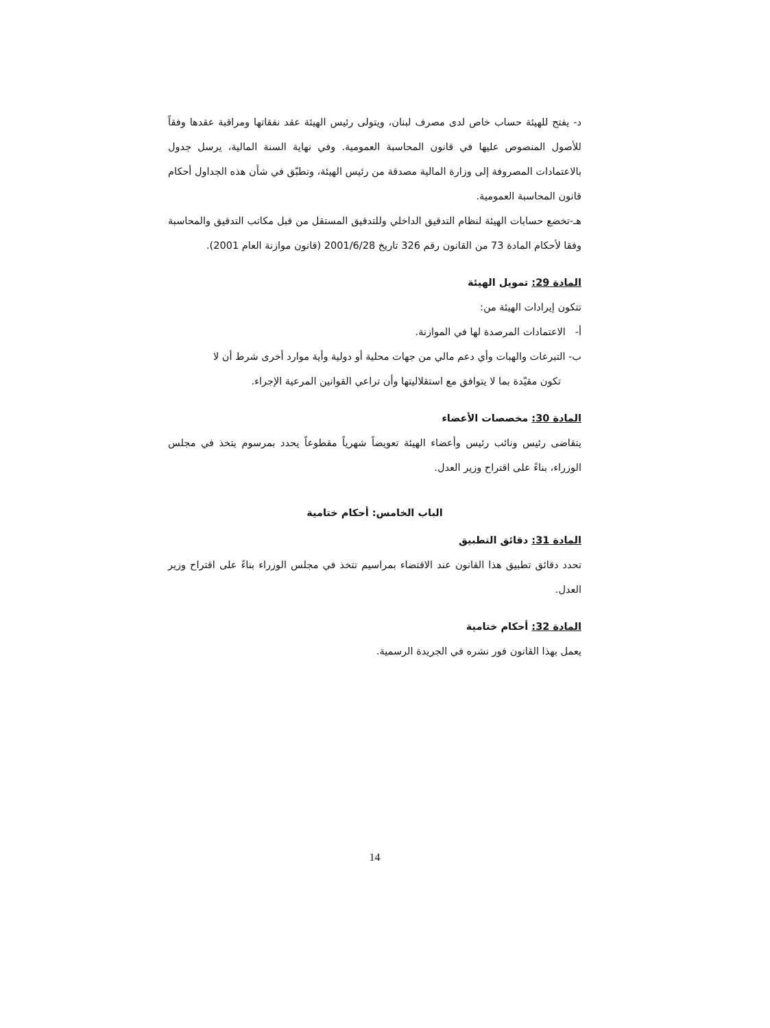د- يفتح للهيئة حساب خاص لدى مصرف لبنان، ويتولى رئيس الهيئة عقد نفقاتها ومراقبة عقدها وفقاً للأصول المنصوص عليها في قانون المحاسبة العمومية. وفي نهاية السنة المالية، يرسل جدول بالاعتمادات المصروفة إلى وزارة المالية مصدقة من رئيس الهيئة، وتطبّق في شأن هذه الجداول أحكام قانون المحاسبة العمومية.
هـ-تخضع حسابات الهيئة لنظام التدقيق الداخلي وللتدقيق المستقل من قبل مكاتب التدقيق والمحاسبة وفقا لأحكام المادة 73 من القانون رقم 326 تاريخ 2001/6/28 (قانون موازنة العام 2001).
المادة 29: تمويل الهيئة
تتكون إيرادات الهيئة من:
أ- الاعتمادات المرصدة لها في الموازنة.
ب- التبرعات والهبات وأي دعم مالي من جهات محلية أو دولية وأية موارد أخرى شرط أن لا
تكون مقيّدة بما لا يتوافق مع استقلاليتها وأن تراعي القوانين المرعية الإجراء.
المادة 30: مخصصات الأعضاء
يتقاضى رئيس ونائب رئيس وأعضاء الهيئة تعويضاً شهرياً مقطوعاً يحدد بمرسوم يتخذ في مجلس الوزراء، بناءً على اقتراح وزير العدل.
الباب الخامس: أحكام ختامية
المادة 31: دقائق التطبيق
تحدد دقائق تطبيق هذا القانون عند الاقتضاء بمراسيم تتخذ في مجلس الوزراء بناءً على اقتراح وزير العدل.
المادة 32: أحكام ختامية
يعمل بهذا القانون فور نشره في الجريدة الرسمية.
14